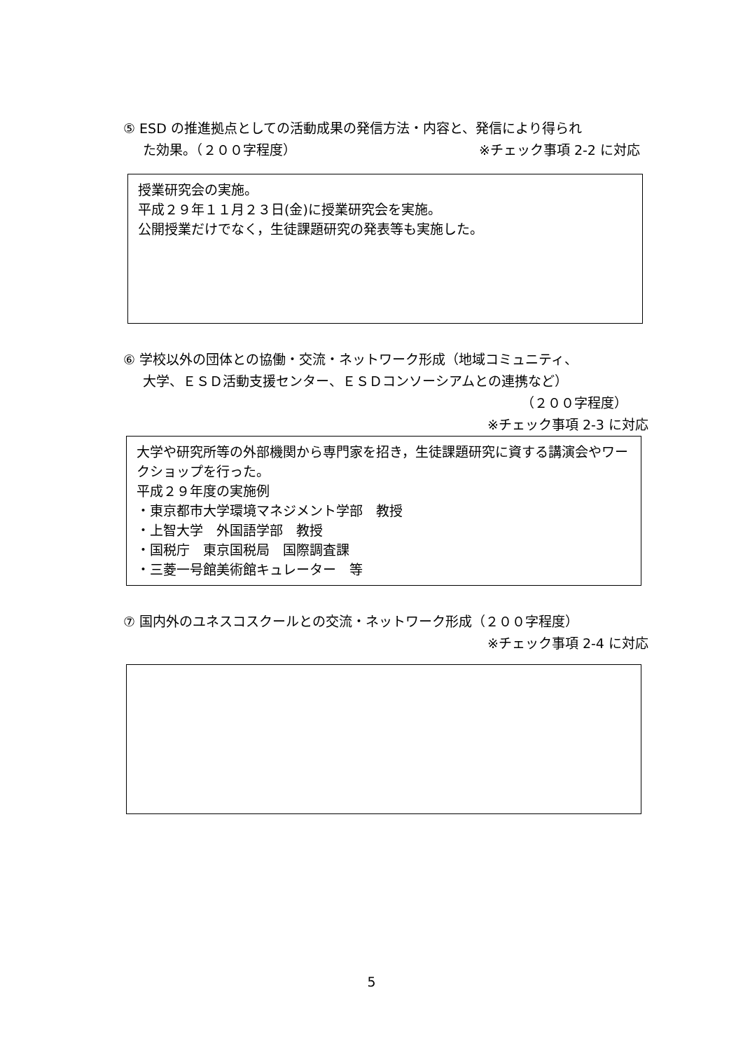⑤ ESD の推進拠点としての活動成果の発信方法・内容と、発信により得られ
た効果。（２００字程度） ※チェック事項 2-2 に対応
授業研究会の実施。
平成２９年１１月２３日(金)に授業研究会を実施。
公開授業だけでなく，生徒課題研究の発表等も実施した。
⑥ 学校以外の団体との協働・交流・ネットワーク形成（地域コミュニティ、
大学、ＥＳＤ活動支援センター、ＥＳＤコンソーシアムとの連携など）
（２００字程度）
※チェック事項 2-3 に対応
大学や研究所等の外部機関から専門家を招き，生徒課題研究に資する講演会やワークショップを行った。
平成２９年度の実施例
・東京都市大学環境マネジメント学部　教授
・上智大学　外国語学部　教授
・国税庁　東京国税局　国際調査課
・三菱一号館美術館キュレーター　等
⑦ 国内外のユネスコスクールとの交流・ネットワーク形成（２００字程度）
※チェック事項 2-4 に対応
5